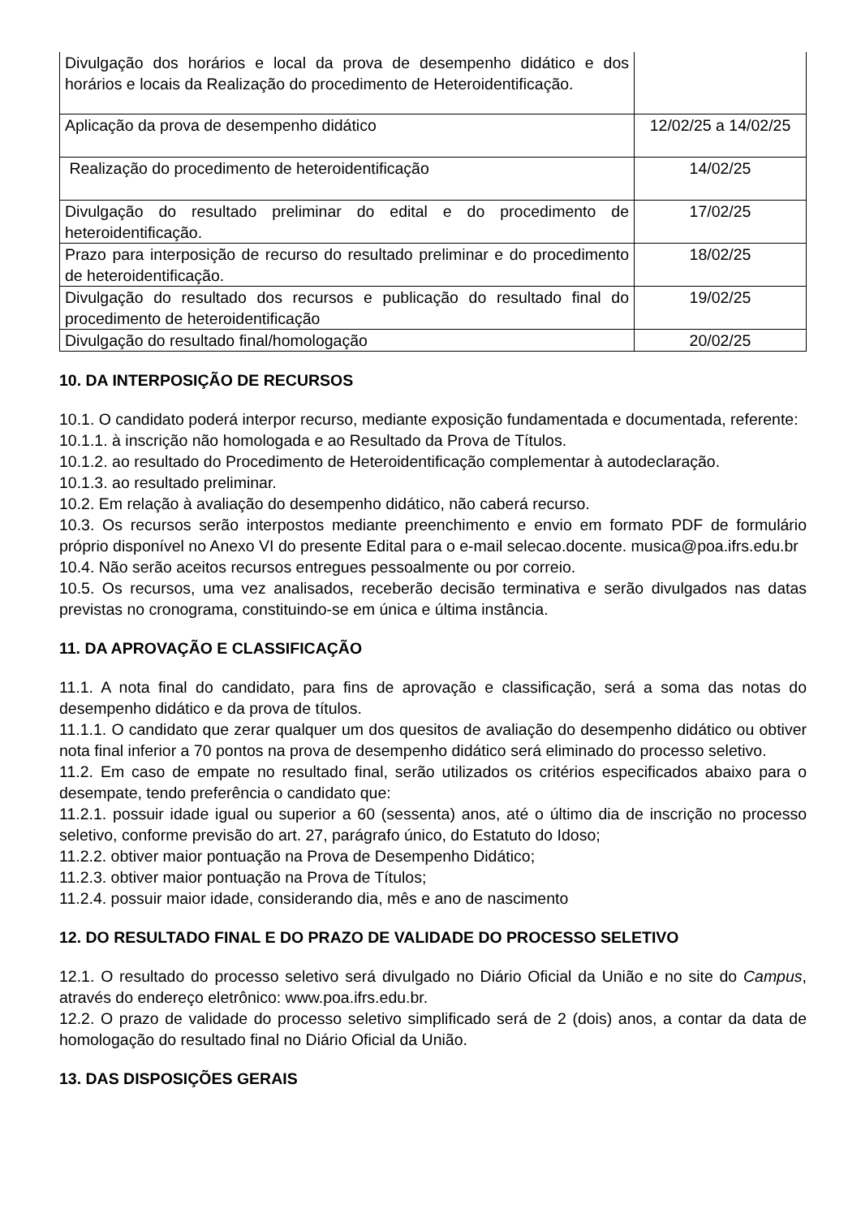| Divulgação dos horários e local da prova de desempenho didático e dos horários e locais da Realização do procedimento de Heteroidentificação. | |
| Aplicação da prova de desempenho didático | 12/02/25 a 14/02/25 |
| Realização do procedimento de heteroidentificação | 14/02/25 |
| Divulgação do resultado preliminar do edital e do procedimento de heteroidentificação. | 17/02/25 |
| Prazo para interposição de recurso do resultado preliminar e do procedimento de heteroidentificação. | 18/02/25 |
| Divulgação do resultado dos recursos e publicação do resultado final do procedimento de heteroidentificação | 19/02/25 |
| Divulgação do resultado final/homologação | 20/02/25 |
10. DA INTERPOSIÇÃO DE RECURSOS
10.1. O candidato poderá interpor recurso, mediante exposição fundamentada e documentada, referente:
10.1.1. à inscrição não homologada e ao Resultado da Prova de Títulos.
10.1.2. ao resultado do Procedimento de Heteroidentificação complementar à autodeclaração.
10.1.3. ao resultado preliminar.
10.2. Em relação à avaliação do desempenho didático, não caberá recurso.
10.3. Os recursos serão interpostos mediante preenchimento e envio em formato PDF de formulário próprio disponível no Anexo VI do presente Edital para o e-mail selecao.docente. musica@poa.ifrs.edu.br
10.4. Não serão aceitos recursos entregues pessoalmente ou por correio.
10.5. Os recursos, uma vez analisados, receberão decisão terminativa e serão divulgados nas datas previstas no cronograma, constituindo-se em única e última instância.
11. DA APROVAÇÃO E CLASSIFICAÇÃO
11.1. A nota final do candidato, para fins de aprovação e classificação, será a soma das notas do desempenho didático e da prova de títulos.
11.1.1. O candidato que zerar qualquer um dos quesitos de avaliação do desempenho didático ou obtiver nota final inferior a 70 pontos na prova de desempenho didático será eliminado do processo seletivo.
11.2. Em caso de empate no resultado final, serão utilizados os critérios especificados abaixo para o desempate, tendo preferência o candidato que:
11.2.1. possuir idade igual ou superior a 60 (sessenta) anos, até o último dia de inscrição no processo seletivo, conforme previsão do art. 27, parágrafo único, do Estatuto do Idoso;
11.2.2. obtiver maior pontuação na Prova de Desempenho Didático;
11.2.3. obtiver maior pontuação na Prova de Títulos;
11.2.4. possuir maior idade, considerando dia, mês e ano de nascimento
12. DO RESULTADO FINAL E DO PRAZO DE VALIDADE DO PROCESSO SELETIVO
12.1. O resultado do processo seletivo será divulgado no Diário Oficial da União e no site do Campus, através do endereço eletrônico: www.poa.ifrs.edu.br.
12.2. O prazo de validade do processo seletivo simplificado será de 2 (dois) anos, a contar da data de homologação do resultado final no Diário Oficial da União.
13. DAS DISPOSIÇÕES GERAIS